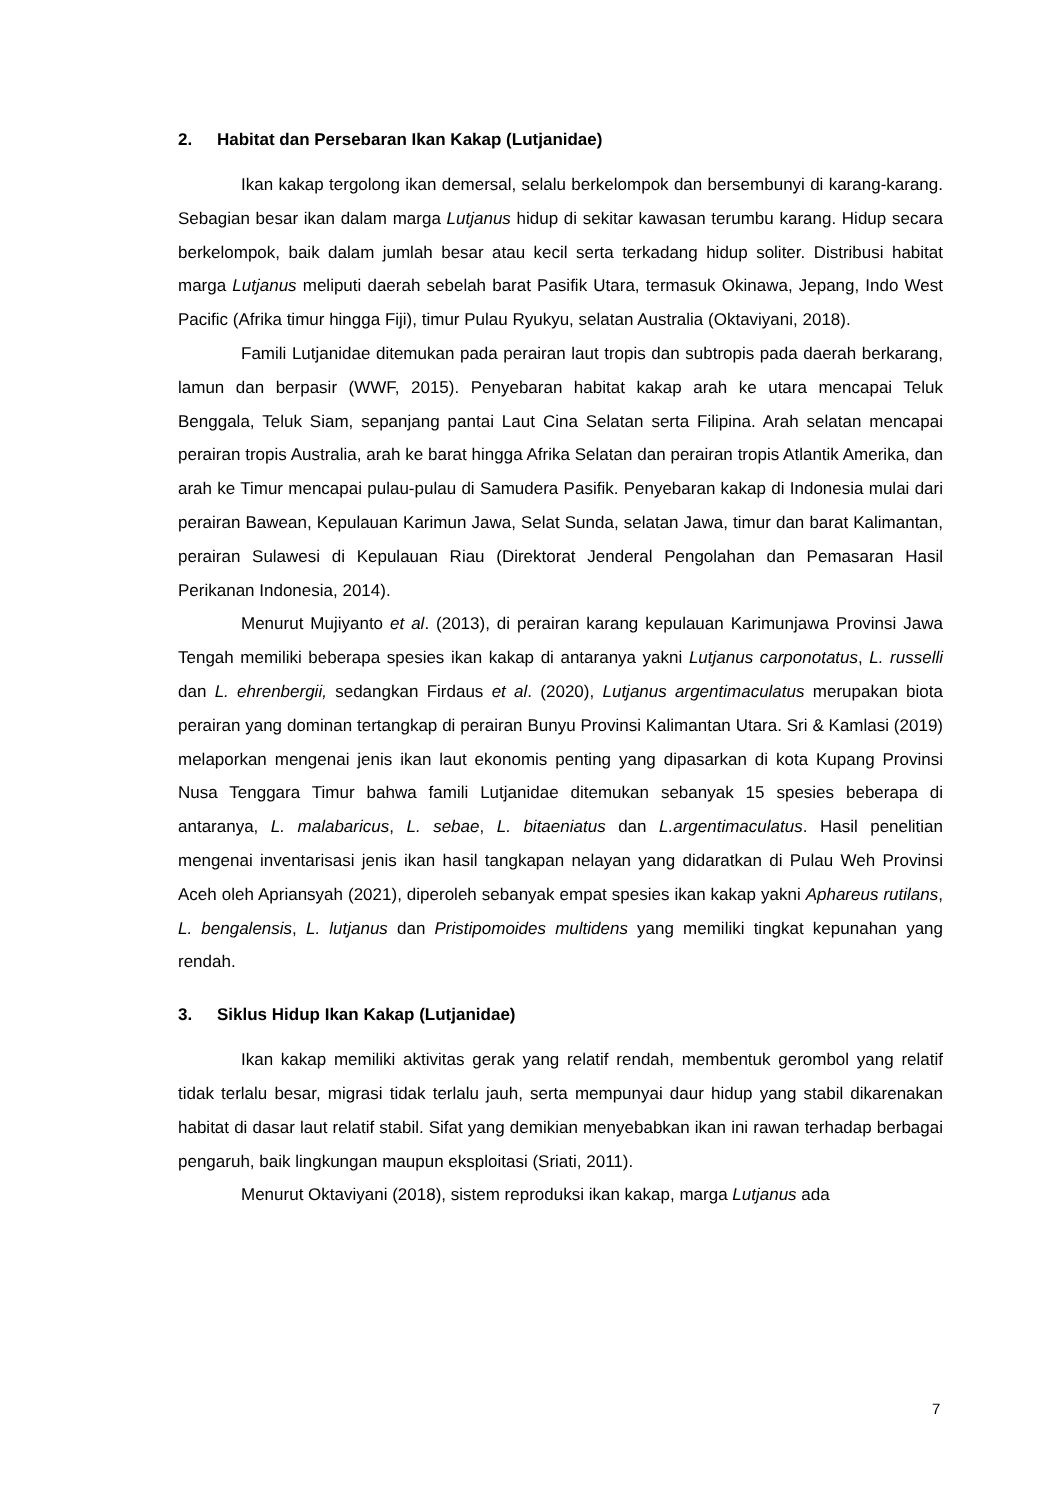2. Habitat dan Persebaran Ikan Kakap (Lutjanidae)
Ikan kakap tergolong ikan demersal, selalu berkelompok dan bersembunyi di karang-karang. Sebagian besar ikan dalam marga Lutjanus hidup di sekitar kawasan terumbu karang. Hidup secara berkelompok, baik dalam jumlah besar atau kecil serta terkadang hidup soliter. Distribusi habitat marga Lutjanus meliputi daerah sebelah barat Pasifik Utara, termasuk Okinawa, Jepang, Indo West Pacific (Afrika timur hingga Fiji), timur Pulau Ryukyu, selatan Australia (Oktaviyani, 2018).
Famili Lutjanidae ditemukan pada perairan laut tropis dan subtropis pada daerah berkarang, lamun dan berpasir (WWF, 2015). Penyebaran habitat kakap arah ke utara mencapai Teluk Benggala, Teluk Siam, sepanjang pantai Laut Cina Selatan serta Filipina. Arah selatan mencapai perairan tropis Australia, arah ke barat hingga Afrika Selatan dan perairan tropis Atlantik Amerika, dan arah ke Timur mencapai pulau-pulau di Samudera Pasifik. Penyebaran kakap di Indonesia mulai dari perairan Bawean, Kepulauan Karimun Jawa, Selat Sunda, selatan Jawa, timur dan barat Kalimantan, perairan Sulawesi di Kepulauan Riau (Direktorat Jenderal Pengolahan dan Pemasaran Hasil Perikanan Indonesia, 2014).
Menurut Mujiyanto et al. (2013), di perairan karang kepulauan Karimunjawa Provinsi Jawa Tengah memiliki beberapa spesies ikan kakap di antaranya yakni Lutjanus carponotatus, L. russelli dan L. ehrenbergii, sedangkan Firdaus et al. (2020), Lutjanus argentimaculatus merupakan biota perairan yang dominan tertangkap di perairan Bunyu Provinsi Kalimantan Utara. Sri & Kamlasi (2019) melaporkan mengenai jenis ikan laut ekonomis penting yang dipasarkan di kota Kupang Provinsi Nusa Tenggara Timur bahwa famili Lutjanidae ditemukan sebanyak 15 spesies beberapa di antaranya, L. malabaricus, L. sebae, L. bitaeniatus dan L.argentimaculatus. Hasil penelitian mengenai inventarisasi jenis ikan hasil tangkapan nelayan yang didaratkan di Pulau Weh Provinsi Aceh oleh Apriansyah (2021), diperoleh sebanyak empat spesies ikan kakap yakni Aphareus rutilans, L. bengalensis, L. lutjanus dan Pristipomoides multidens yang memiliki tingkat kepunahan yang rendah.
3. Siklus Hidup Ikan Kakap (Lutjanidae)
Ikan kakap memiliki aktivitas gerak yang relatif rendah, membentuk gerombol yang relatif tidak terlalu besar, migrasi tidak terlalu jauh, serta mempunyai daur hidup yang stabil dikarenakan habitat di dasar laut relatif stabil. Sifat yang demikian menyebabkan ikan ini rawan terhadap berbagai pengaruh, baik lingkungan maupun eksploitasi (Sriati, 2011).
Menurut Oktaviyani (2018), sistem reproduksi ikan kakap, marga Lutjanus ada
7